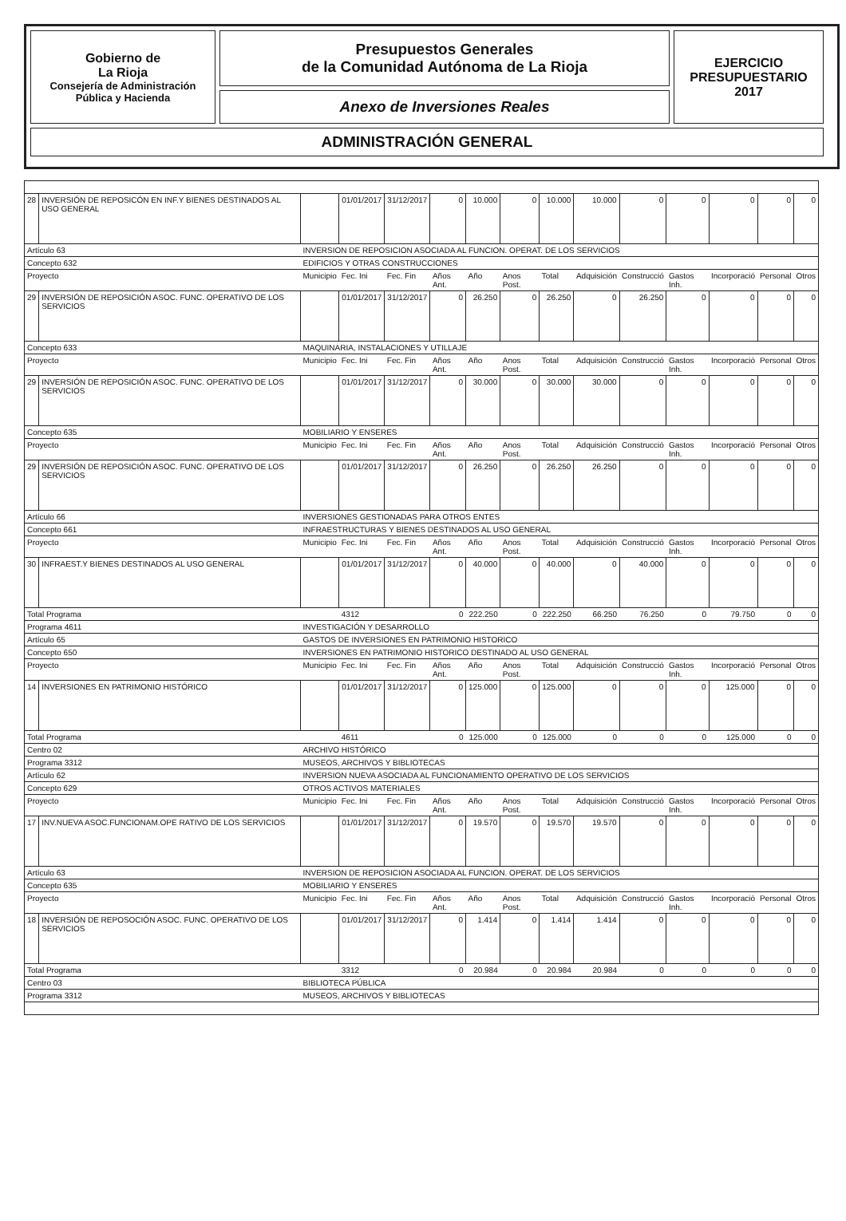Gobierno de
La Rioja
Consejería de Administración
Pública y Hacienda
Presupuestos Generales
de la Comunidad Autónoma de La Rioja
EJERCICIO
PRESUPUESTARIO
2017
Anexo de Inversiones Reales
ADMINISTRACIÓN GENERAL
| 28 | INVERSIÓN DE REPOSICÓN EN INF.Y BIENES DESTINADOS AL USO GENERAL | | 01/01/2017 | 31/12/2017 | 0 | 10.000 | 0 | 10.000 | 10.000 | 0 | 0 | 0 | 0 | 0 |
| Artículo 63 | | INVERSION DE REPOSICION ASOCIADA AL FUNCION. OPERAT. DE LOS SERVICIOS | | | | | | | | | | | | |
| Concepto 632 | | EDIFICIOS Y OTRAS CONSTRUCCIONES | | | | | | | | | | | | |
| Proyecto | | Municipio | Fec. Ini | Fec. Fin | Años Ant. | Año | Anos Post. | Total | Adquisición | Construcció | Gastos Inh. | Incorporació | Personal | Otros |
| 29 | INVERSIÓN DE REPOSICIÓN ASOC. FUNC. OPERATIVO DE LOS SERVICIOS | | 01/01/2017 | 31/12/2017 | 0 | 26.250 | 0 | 26.250 | 0 | 26.250 | 0 | 0 | 0 | 0 |
| Concepto 633 | | MAQUINARIA, INSTALACIONES Y UTILLAJE | | | | | | | | | | | | |
| Proyecto | | Municipio | Fec. Ini | Fec. Fin | Años Ant. | Año | Anos Post. | Total | Adquisición | Construcció | Gastos Inh. | Incorporació | Personal | Otros |
| 29 | INVERSIÓN DE REPOSICIÓN ASOC. FUNC. OPERATIVO DE LOS SERVICIOS | | 01/01/2017 | 31/12/2017 | 0 | 30.000 | 0 | 30.000 | 30.000 | 0 | 0 | 0 | 0 | 0 |
| Concepto 635 | | MOBILIARIO Y ENSERES | | | | | | | | | | | | |
| Proyecto | | Municipio | Fec. Ini | Fec. Fin | Años Ant. | Año | Anos Post. | Total | Adquisición | Construcció | Gastos Inh. | Incorporació | Personal | Otros |
| 29 | INVERSIÓN DE REPOSICIÓN ASOC. FUNC. OPERATIVO DE LOS SERVICIOS | | 01/01/2017 | 31/12/2017 | 0 | 26.250 | 0 | 26.250 | 26.250 | 0 | 0 | 0 | 0 | 0 |
| Artículo 66 | | INVERSIONES GESTIONADAS PARA OTROS ENTES | | | | | | | | | | | | |
| Concepto 661 | | INFRAESTRUCTURAS Y BIENES DESTINADOS AL USO GENERAL | | | | | | | | | | | | |
| Proyecto | | Municipio | Fec. Ini | Fec. Fin | Años Ant. | Año | Anos Post. | Total | Adquisición | Construcció | Gastos Inh. | Incorporació | Personal | Otros |
| 30 | INFRAEST.Y BIENES DESTINADOS AL USO GENERAL | | 01/01/2017 | 31/12/2017 | 0 | 40.000 | 0 | 40.000 | 0 | 40.000 | 0 | 0 | 0 | 0 |
| Total Programa | | | 4312 | | 0 | 222.250 | 0 | 222.250 | 66.250 | 76.250 | 0 | 79.750 | 0 | 0 |
| Programa 4611 | | INVESTIGACIÓN Y DESARROLLO | | | | | | | | | | | | |
| Artículo 65 | | GASTOS DE INVERSIONES EN PATRIMONIO HISTORICO | | | | | | | | | | | | |
| Concepto 650 | | INVERSIONES EN PATRIMONIO HISTORICO DESTINADO AL USO GENERAL | | | | | | | | | | | | |
| Proyecto | | Municipio | Fec. Ini | Fec. Fin | Años Ant. | Año | Anos Post. | Total | Adquisición | Construcció | Gastos Inh. | Incorporació | Personal | Otros |
| 14 | INVERSIONES EN PATRIMONIO HISTÓRICO | | 01/01/2017 | 31/12/2017 | 0 | 125.000 | 0 | 125.000 | 0 | 0 | 0 | 125.000 | 0 | 0 |
| Total Programa | | | 4611 | | 0 | 125.000 | 0 | 125.000 | 0 | 0 | 0 | 125.000 | 0 | 0 |
| Centro 02 | | ARCHIVO HISTÓRICO | | | | | | | | | | | | |
| Programa 3312 | | MUSEOS, ARCHIVOS Y BIBLIOTECAS | | | | | | | | | | | | |
| Artículo 62 | | INVERSION NUEVA ASOCIADA AL FUNCIONAMIENTO OPERATIVO DE LOS SERVICIOS | | | | | | | | | | | | |
| Concepto 629 | | OTROS ACTIVOS MATERIALES | | | | | | | | | | | | |
| Proyecto | | Municipio | Fec. Ini | Fec. Fin | Años Ant. | Año | Anos Post. | Total | Adquisición | Construcció | Gastos Inh. | Incorporació | Personal | Otros |
| 17 | INV.NUEVA ASOC.FUNCIONAM.OPE RATIVO DE LOS SERVICIOS | | 01/01/2017 | 31/12/2017 | 0 | 19.570 | 0 | 19.570 | 19.570 | 0 | 0 | 0 | 0 | 0 |
| Artículo 63 | | INVERSION DE REPOSICION ASOCIADA AL FUNCION. OPERAT. DE LOS SERVICIOS | | | | | | | | | | | | |
| Concepto 635 | | MOBILIARIO Y ENSERES | | | | | | | | | | | | |
| Proyecto | | Municipio | Fec. Ini | Fec. Fin | Años Ant. | Año | Anos Post. | Total | Adquisición | Construcció | Gastos Inh. | Incorporació | Personal | Otros |
| 18 | INVERSIÓN DE REPOSOCIÓN ASOC. FUNC. OPERATIVO DE LOS SERVICIOS | | 01/01/2017 | 31/12/2017 | 0 | 1.414 | 0 | 1.414 | 1.414 | 0 | 0 | 0 | 0 | 0 |
| Total Programa | | | 3312 | | 0 | 20.984 | 0 | 20.984 | 20.984 | 0 | 0 | 0 | 0 | 0 |
| Centro 03 | | BIBLIOTECA PÚBLICA | | | | | | | | | | | | |
| Programa 3312 | | MUSEOS, ARCHIVOS Y BIBLIOTECAS | | | | | | | | | | | | |